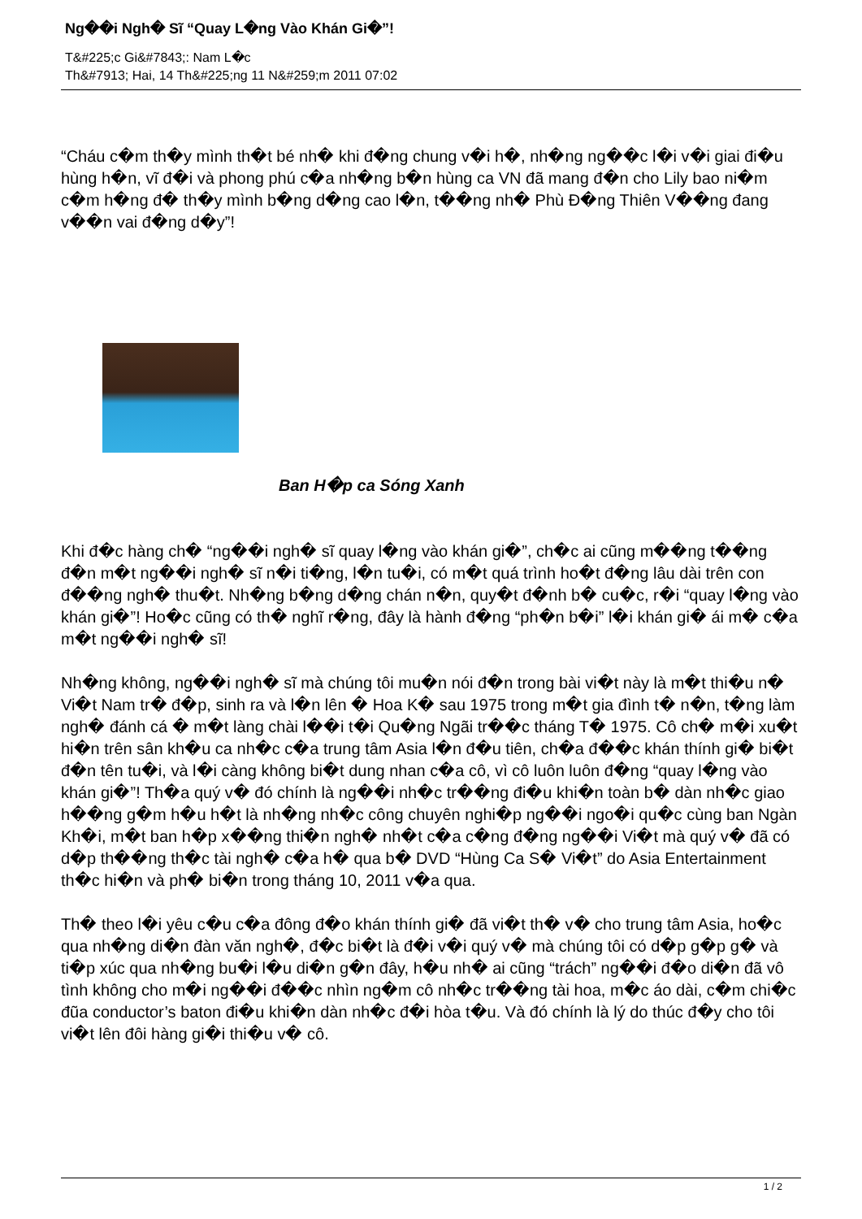Ng��i Ngh� Sĩ “Quay L�ng Vào Khán Gi�”!
T&#225;c Gi&#7843;: Nam L�c
Th&#7913; Hai, 14 Th&#225;ng 11 N&#259;m 2011 07:02
“Cháu c�m th�y mình th�t bé nh� khi đ�ng chung v�i h�, nh�ng ng��c l�i v�i giai đi�u hùng h�n, vĩ đ�i và phong phú c�a nh�ng b�n hùng ca VN đã mang đ�n cho Lily bao ni�m c�m h�ng đ� th�y mình b�ng d�ng cao l�n, t��ng nh� Phù Đ�ng Thiên V��ng đang v��n vai đ�ng d�y”!
Ban H�p ca Sóng Xanh
Khi đ�c hàng ch� “ng��i ngh� sĩ quay l�ng vào khán gi�”, ch�c ai cũng m��ng t��ng đ�n m�t ng��i ngh� sĩ n�i ti�ng, l�n tu�i, có m�t quá trình ho�t đ�ng lâu dài trên con đ��ng ngh� thu�t. Nh�ng b�ng d�ng chán n�n, quy�t đ�nh b� cu�c, r�i “quay l�ng vào khán gi�”! Ho�c cũng có th� nghĩ r�ng, đây là hành đ�ng “ph�n b�i” l�i khán gi� ái m� c�a m�t ng��i ngh� sĩ!
Nh�ng không, ng��i ngh� sĩ mà chúng tôi mu�n nói đ�n trong bài vi�t này là m�t thi�u n� Vi�t Nam tr� đ�p, sinh ra và l�n lên � Hoa K� sau 1975 trong m�t gia đình t� n�n, t�ng làm ngh� đánh cá � m�t làng chài l��i t�i Qu�ng Ngãi tr��c tháng T� 1975. Cô ch� m�i xu�t hi�n trên sân kh�u ca nh�c c�a trung tâm Asia l�n đ�u tiên, ch�a đ��c khán thính gi� bi�t đ�n tên tu�i, và l�i càng không bi�t dung nhan c�a cô, vì cô luôn luôn đ�ng “quay l�ng vào khán gi�”! Th�a quý v� đó chính là ng��i nh�c tr��ng đi�u khi�n toàn b� dàn nh�c giao h��ng g�m h�u h�t là nh�ng nh�c công chuyên nghi�p ng��i ngo�i qu�c cùng ban Ngàn Kh�i, m�t ban h�p x��ng thi�n ngh� nh�t c�a c�ng đ�ng ng��i Vi�t mà quý v� đã có d�p th��ng th�c tài ngh� c�a h� qua b� DVD “Hùng Ca S� Vi�t” do Asia Entertainment th�c hi�n và ph� bi�n trong tháng 10, 2011 v�a qua.
Th� theo l�i yêu c�u c�a đông đ�o khán thính gi� đã vi�t th� v� cho trung tâm Asia, ho�c qua nh�ng di�n đàn văn ngh�, đ�c bi�t là đ�i v�i quý v� mà chúng tôi có d�p g�p g� và ti�p xúc qua nh�ng bu�i l�u di�n g�n đây, h�u nh� ai cũng “trách” ng��i đ�o di�n đã vô tình không cho m�i ng��i đ��c nhìn ng�m cô nh�c tr��ng tài hoa, m�c áo dài, c�m chi�c đũa conductor’s baton đi�u khi�n dàn nh�c đ�i hòa t�u. Và đó chính là lý do thúc đ�y cho tôi vi�t lên đôi hàng gi�i thi�u v� cô.
1 / 2